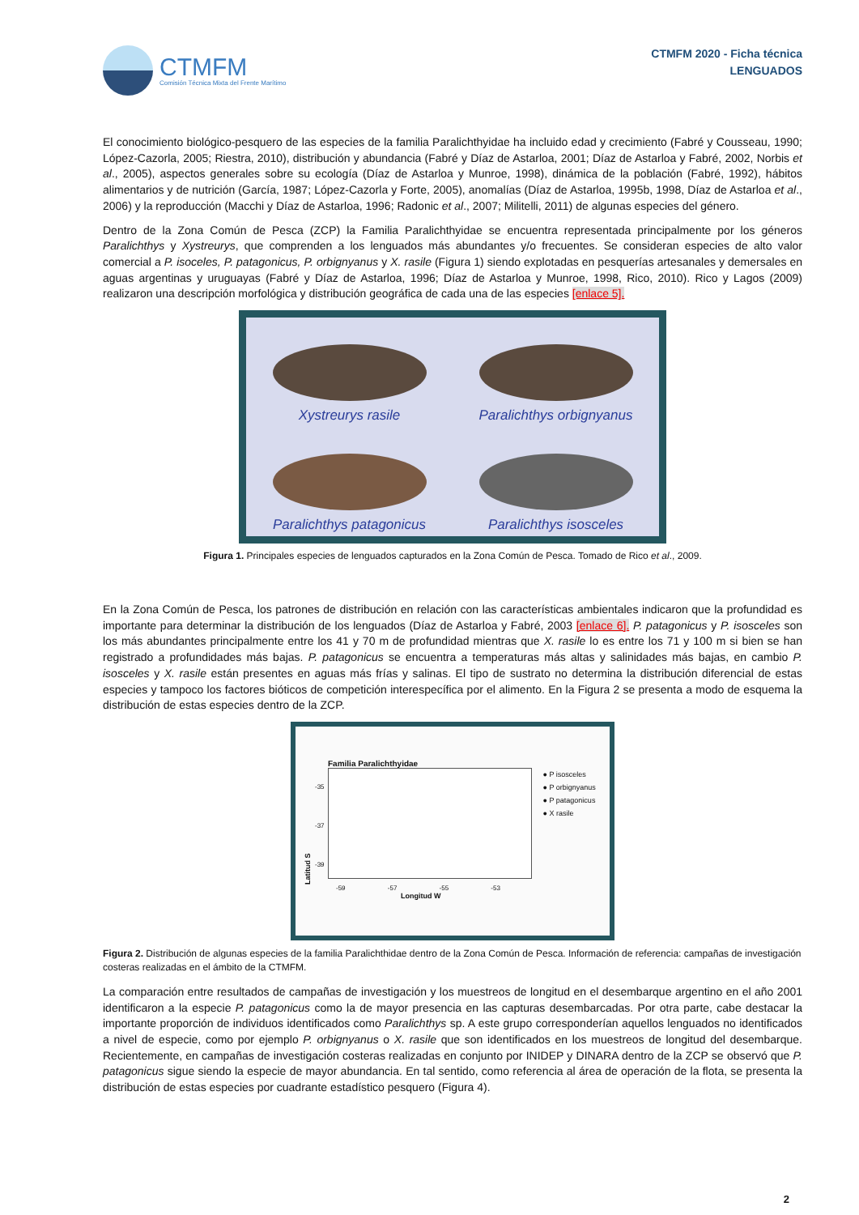CTMFM
Comisión Técnica Mixta del Frente Marítimo
CTMFM 2020 - Ficha técnica
LENGUADOS
El conocimiento biológico-pesquero de las especies de la familia Paralichthyidae ha incluido edad y crecimiento (Fabré y Cousseau, 1990; López-Cazorla, 2005; Riestra, 2010), distribución y abundancia (Fabré y Díaz de Astarloa, 2001; Díaz de Astarloa y Fabré, 2002, Norbis et al., 2005), aspectos generales sobre su ecología (Díaz de Astarloa y Munroe, 1998), dinámica de la población (Fabré, 1992), hábitos alimentarios y de nutrición (García, 1987; López-Cazorla y Forte, 2005), anomalías (Díaz de Astarloa, 1995b, 1998, Díaz de Astarloa et al., 2006) y la reproducción (Macchi y Díaz de Astarloa, 1996; Radonic et al., 2007; Militelli, 2011) de algunas especies del género.
Dentro de la Zona Común de Pesca (ZCP) la Familia Paralichthyidae se encuentra representada principalmente por los géneros Paralichthys y Xystreurys, que comprenden a los lenguados más abundantes y/o frecuentes. Se consideran especies de alto valor comercial a P. isoceles, P. patagonicus, P. orbignyanus y X. rasile (Figura 1) siendo explotadas en pesquerías artesanales y demersales en aguas argentinas y uruguayas (Fabré y Díaz de Astarloa, 1996; Díaz de Astarloa y Munroe, 1998, Rico, 2010). Rico y Lagos (2009) realizaron una descripción morfológica y distribución geográfica de cada una de las especies [enlace 5].
Xystreurys rasile
Paralichthys orbignyanus
Paralichthys patagonicus
Paralichthys isosceles
Figura 1. Principales especies de lenguados capturados en la Zona Común de Pesca. Tomado de Rico et al., 2009.
En la Zona Común de Pesca, los patrones de distribución en relación con las características ambientales indicaron que la profundidad es importante para determinar la distribución de los lenguados (Díaz de Astarloa y Fabré, 2003 [enlace 6]. P. patagonicus y P. isosceles son los más abundantes principalmente entre los 41 y 70 m de profundidad mientras que X. rasile lo es entre los 71 y 100 m si bien se han registrado a profundidades más bajas. P. patagonicus se encuentra a temperaturas más altas y salinidades más bajas, en cambio P. isosceles y X. rasile están presentes en aguas más frías y salinas. El tipo de sustrato no determina la distribución diferencial de estas especies y tampoco los factores bióticos de competición interespecífica por el alimento. En la Figura 2 se presenta a modo de esquema la distribución de estas especies dentro de la ZCP.
Familia Paralichthyidae
Latitud S
-35
-37
-39
● P isosceles
● P orbignyanus
● P patagonicus
● X rasile
-59 -57 -55 -53
Longitud W
Figura 2. Distribución de algunas especies de la familia Paralichthidae dentro de la Zona Común de Pesca. Información de referencia: campañas de investigación costeras realizadas en el ámbito de la CTMFM.
La comparación entre resultados de campañas de investigación y los muestreos de longitud en el desembarque argentino en el año 2001 identificaron a la especie P. patagonicus como la de mayor presencia en las capturas desembarcadas. Por otra parte, cabe destacar la importante proporción de individuos identificados como Paralichthys sp. A este grupo corresponderían aquellos lenguados no identificados a nivel de especie, como por ejemplo P. orbignyanus o X. rasile que son identificados en los muestreos de longitud del desembarque. Recientemente, en campañas de investigación costeras realizadas en conjunto por INIDEP y DINARA dentro de la ZCP se observó que P. patagonicus sigue siendo la especie de mayor abundancia. En tal sentido, como referencia al área de operación de la flota, se presenta la distribución de estas especies por cuadrante estadístico pesquero (Figura 4).
2